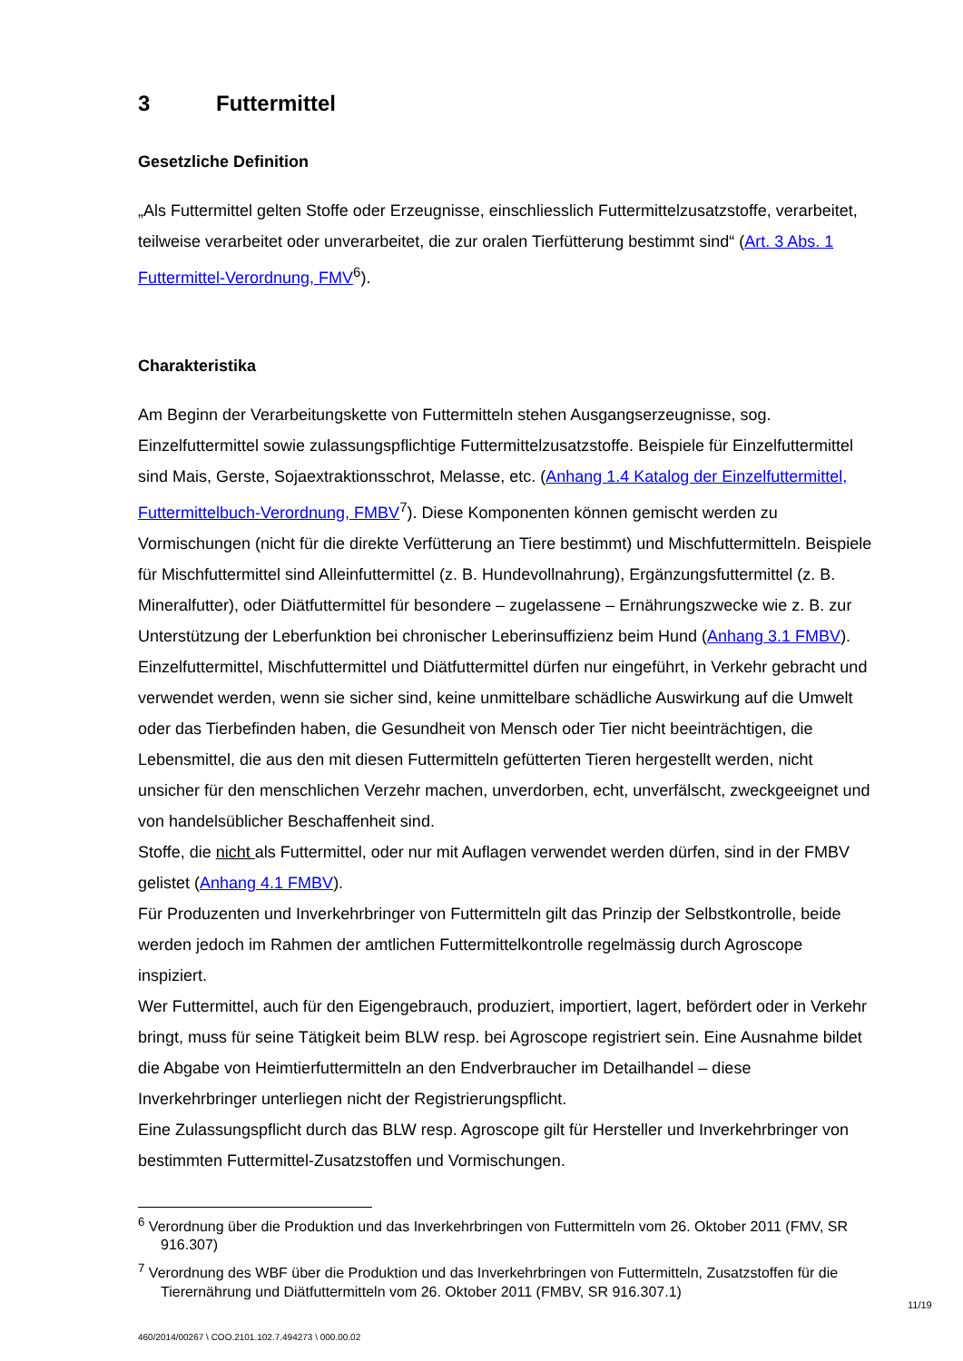3 Futtermittel
Gesetzliche Definition
„Als Futtermittel gelten Stoffe oder Erzeugnisse, einschliesslich Futtermittelzusatzstoffe, verarbeitet, teilweise verarbeitet oder unverarbeitet, die zur oralen Tierfütterung bestimmt sind“ (Art. 3 Abs. 1 Futtermittel-Verordnung, FMV<sup>6</sup>).
Charakteristika
Am Beginn der Verarbeitungskette von Futtermitteln stehen Ausgangserzeugnisse, sog. Einzelfuttermittel sowie zulassungspflichtige Futtermittelzusatzstoffe. Beispiele für Einzelfuttermittel sind Mais, Gerste, Sojaextraktionsschrot, Melasse, etc. (Anhang 1.4 Katalog der Einzelfuttermittel, Futtermittelbuch-Verordnung, FMBV<sup>7</sup>). Diese Komponenten können gemischt werden zu Vormischungen (nicht für die direkte Verfütterung an Tiere bestimmt) und Mischfuttermitteln. Beispiele für Mischfuttermittel sind Alleinfuttermittel (z. B. Hundevollnahrung), Ergänzungsfuttermittel (z. B. Mineralfutter), oder Diätfuttermittel für besondere – zugelassene – Ernährungszwecke wie z. B. zur Unterstützung der Leberfunktion bei chronischer Leberinsuffizienz beim Hund (Anhang 3.1 FMBV).
Einzelfuttermittel, Mischfuttermittel und Diätfuttermittel dürfen nur eingeführt, in Verkehr gebracht und verwendet werden, wenn sie sicher sind, keine unmittelbare schädliche Auswirkung auf die Umwelt oder das Tierbefinden haben, die Gesundheit von Mensch oder Tier nicht beeinträchtigen, die Lebensmittel, die aus den mit diesen Futtermitteln gefütterten Tieren hergestellt werden, nicht unsicher für den menschlichen Verzehr machen, unverdorben, echt, unverfälscht, zweckgeeignet und von handelsüblicher Beschaffenheit sind.
Stoffe, die nicht als Futtermittel, oder nur mit Auflagen verwendet werden dürfen, sind in der FMBV gelistet (Anhang 4.1 FMBV).
Für Produzenten und Inverkehrbringer von Futtermitteln gilt das Prinzip der Selbstkontrolle, beide werden jedoch im Rahmen der amtlichen Futtermittelkontrolle regelmässig durch Agroscope inspiziert.
Wer Futtermittel, auch für den Eigengebrauch, produziert, importiert, lagert, befördert oder in Verkehr bringt, muss für seine Tätigkeit beim BLW resp. bei Agroscope registriert sein. Eine Ausnahme bildet die Abgabe von Heimtierfuttermitteln an den Endverbraucher im Detailhandel – diese Inverkehrbringer unterliegen nicht der Registrierungspflicht.
Eine Zulassungspflicht durch das BLW resp. Agroscope gilt für Hersteller und Inverkehrbringer von bestimmten Futtermittel-Zusatzstoffen und Vormischungen.
<sup>6</sup> Verordnung über die Produktion und das Inverkehrbringen von Futtermitteln vom 26. Oktober 2011 (FMV, SR 916.307)
<sup>7</sup> Verordnung des WBF über die Produktion und das Inverkehrbringen von Futtermitteln, Zusatzstoffen für die Tierernährung und Diätfuttermitteln vom 26. Oktober 2011 (FMBV, SR 916.307.1)
11/19
460/2014/00267 \ COO.2101.102.7.494273 \ 000.00.02